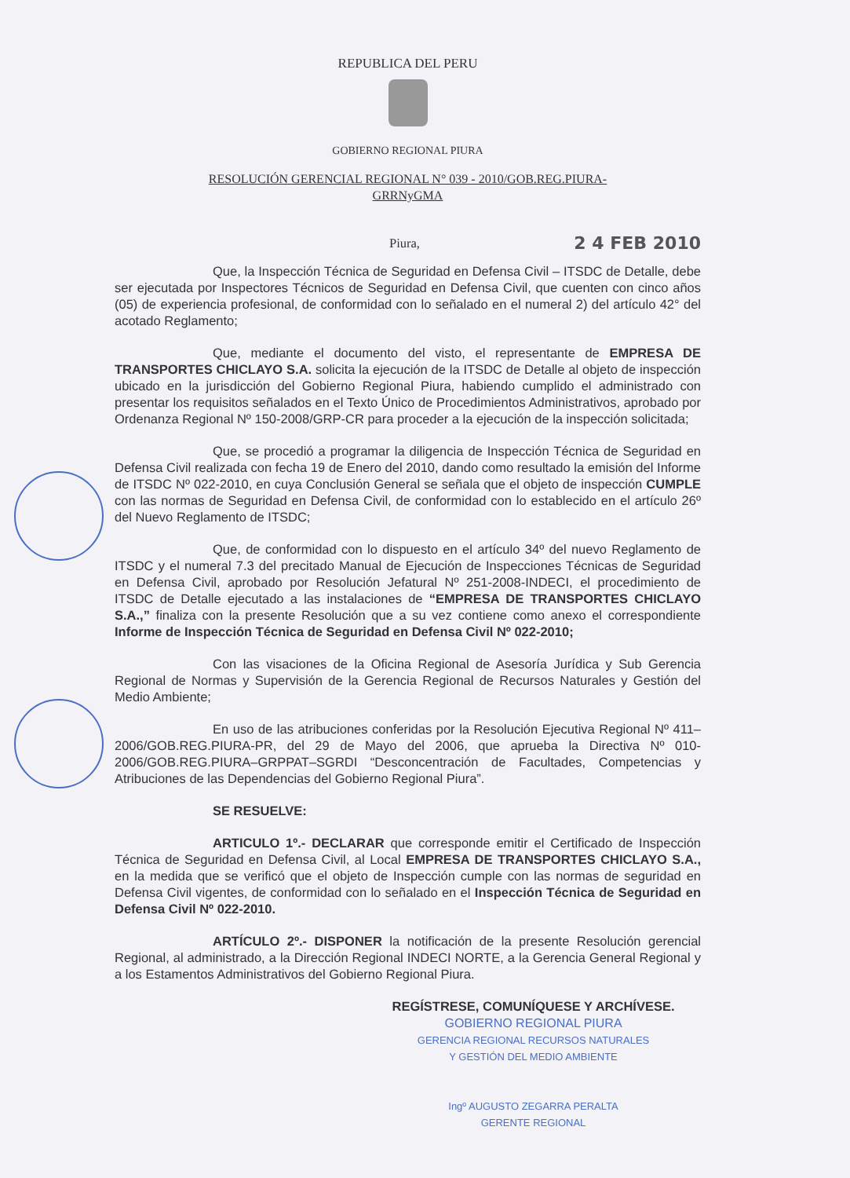REPUBLICA DEL PERU
GOBIERNO REGIONAL PIURA
RESOLUCIÓN GERENCIAL REGIONAL N° 039 - 2010/GOB.REG.PIURA-
GRRNyGMA
Piura, 2 4 FEB 2010
Que, la Inspección Técnica de Seguridad en Defensa Civil – ITSDC de Detalle, debe ser ejecutada por Inspectores Técnicos de Seguridad en Defensa Civil, que cuenten con cinco años (05) de experiencia profesional, de conformidad con lo señalado en el numeral 2) del artículo 42° del acotado Reglamento;
Que, mediante el documento del visto, el representante de EMPRESA DE TRANSPORTES CHICLAYO S.A. solicita la ejecución de la ITSDC de Detalle al objeto de inspección ubicado en la jurisdicción del Gobierno Regional Piura, habiendo cumplido el administrado con presentar los requisitos señalados en el Texto Único de Procedimientos Administrativos, aprobado por Ordenanza Regional Nº 150-2008/GRP-CR para proceder a la ejecución de la inspección solicitada;
Que, se procedió a programar la diligencia de Inspección Técnica de Seguridad en Defensa Civil realizada con fecha 19 de Enero del 2010, dando como resultado la emisión del Informe de ITSDC Nº 022-2010, en cuya Conclusión General se señala que el objeto de inspección CUMPLE con las normas de Seguridad en Defensa Civil, de conformidad con lo establecido en el artículo 26º del Nuevo Reglamento de ITSDC;
Que, de conformidad con lo dispuesto en el artículo 34º del nuevo Reglamento de ITSDC y el numeral 7.3 del precitado Manual de Ejecución de Inspecciones Técnicas de Seguridad en Defensa Civil, aprobado por Resolución Jefatural Nº 251-2008-INDECI, el procedimiento de ITSDC de Detalle ejecutado a las instalaciones de “EMPRESA DE TRANSPORTES CHICLAYO S.A.,” finaliza con la presente Resolución que a su vez contiene como anexo el correspondiente Informe de Inspección Técnica de Seguridad en Defensa Civil Nº 022-2010;
Con las visaciones de la Oficina Regional de Asesoría Jurídica y Sub Gerencia Regional de Normas y Supervisión de la Gerencia Regional de Recursos Naturales y Gestión del Medio Ambiente;
En uso de las atribuciones conferidas por la Resolución Ejecutiva Regional Nº 411–2006/GOB.REG.PIURA-PR, del 29 de Mayo del 2006, que aprueba la Directiva Nº 010-2006/GOB.REG.PIURA–GRPPAT–SGRDI “Desconcentración de Facultades, Competencias y Atribuciones de las Dependencias del Gobierno Regional Piura”.
SE RESUELVE:
ARTICULO 1º.- DECLARAR que corresponde emitir el Certificado de Inspección Técnica de Seguridad en Defensa Civil, al Local EMPRESA DE TRANSPORTES CHICLAYO S.A., en la medida que se verificó que el objeto de Inspección cumple con las normas de seguridad en Defensa Civil vigentes, de conformidad con lo señalado en el Inspección Técnica de Seguridad en Defensa Civil Nº 022-2010.
ARTÍCULO 2º.- DISPONER la notificación de la presente Resolución gerencial Regional, al administrado, a la Dirección Regional INDECI NORTE, a la Gerencia General Regional y a los Estamentos Administrativos del Gobierno Regional Piura.
REGÍSTRESE, COMUNÍQUESE Y ARCHÍVESE.
GOBIERNO REGIONAL PIURA
GERENCIA REGIONAL RECURSOS NATURALES
Y GESTIÓN DEL MEDIO AMBIENTE
Ingº AUGUSTO ZEGARRA PERALTA
GERENTE REGIONAL